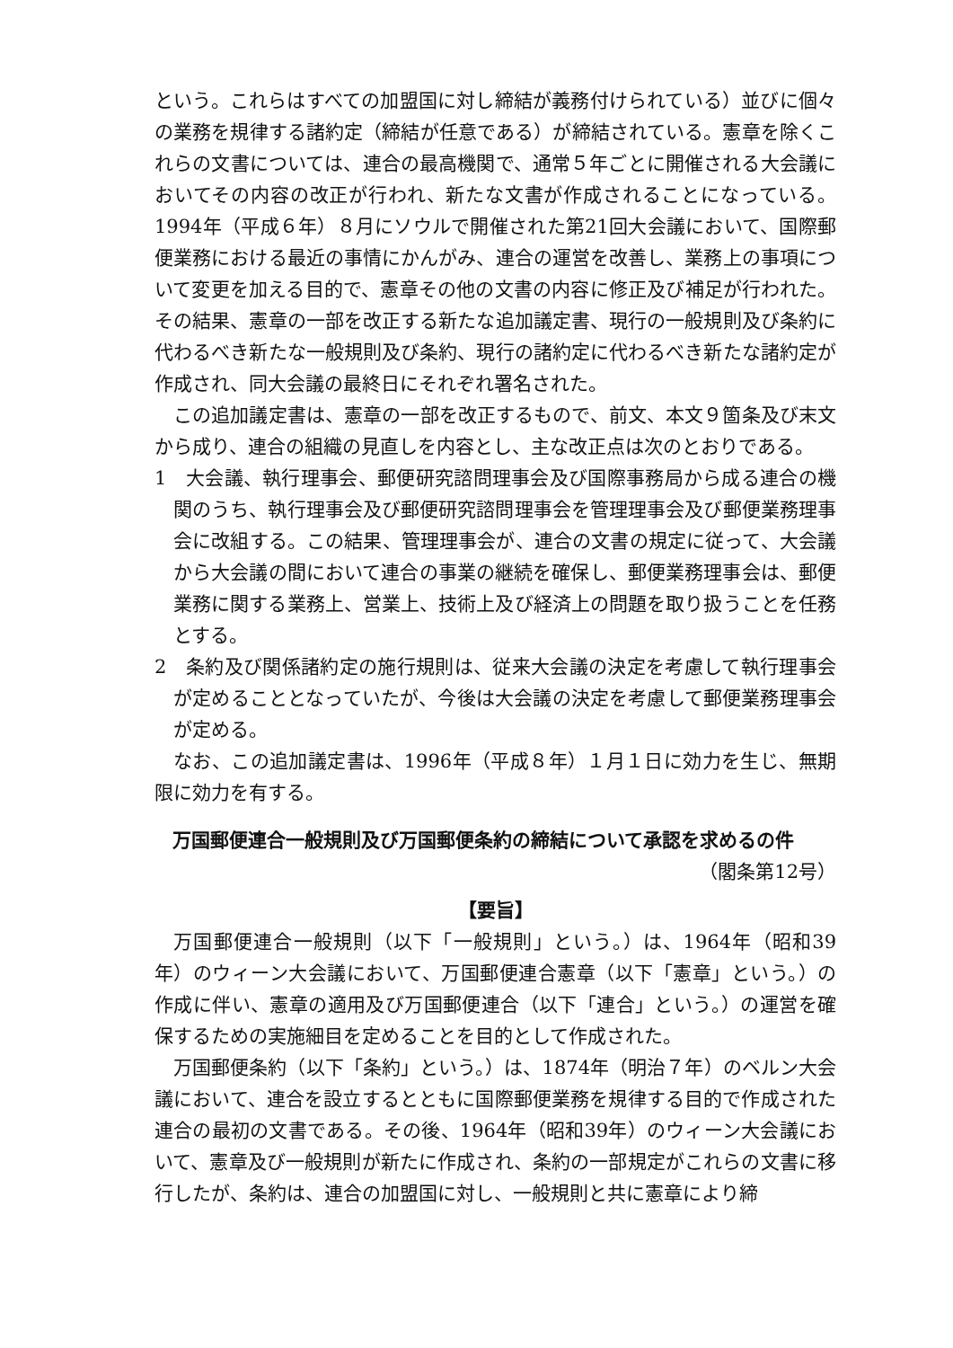という。これらはすべての加盟国に対し締結が義務付けられている）並びに個々の業務を規律する諸約定（締結が任意である）が締結されている。憲章を除くこれらの文書については、連合の最高機関で、通常５年ごとに開催される大会議においてその内容の改正が行われ、新たな文書が作成されることになっている。1994年（平成６年）８月にソウルで開催された第21回大会議において、国際郵便業務における最近の事情にかんがみ、連合の運営を改善し、業務上の事項について変更を加える目的で、憲章その他の文書の内容に修正及び補足が行われた。その結果、憲章の一部を改正する新たな追加議定書、現行の一般規則及び条約に代わるべき新たな一般規則及び条約、現行の諸約定に代わるべき新たな諸約定が作成され、同大会議の最終日にそれぞれ署名された。
この追加議定書は、憲章の一部を改正するもので、前文、本文９箇条及び末文から成り、連合の組織の見直しを内容とし、主な改正点は次のとおりである。
1　大会議、執行理事会、郵便研究諮問理事会及び国際事務局から成る連合の機関のうち、執行理事会及び郵便研究諮問理事会を管理理事会及び郵便業務理事会に改組する。この結果、管理理事会が、連合の文書の規定に従って、大会議から大会議の間において連合の事業の継続を確保し、郵便業務理事会は、郵便業務に関する業務上、営業上、技術上及び経済上の問題を取り扱うことを任務とする。
2　条約及び関係諸約定の施行規則は、従来大会議の決定を考慮して執行理事会が定めることとなっていたが、今後は大会議の決定を考慮して郵便業務理事会が定める。
なお、この追加議定書は、1996年（平成８年）１月１日に効力を生じ、無期限に効力を有する。
万国郵便連合一般規則及び万国郵便条約の締結について承認を求めるの件
（閣条第12号）
【要旨】
万国郵便連合一般規則（以下「一般規則」という。）は、1964年（昭和39年）のウィーン大会議において、万国郵便連合憲章（以下「憲章」という。）の作成に伴い、憲章の適用及び万国郵便連合（以下「連合」という。）の運営を確保するための実施細目を定めることを目的として作成された。
万国郵便条約（以下「条約」という。）は、1874年（明治７年）のベルン大会議において、連合を設立するとともに国際郵便業務を規律する目的で作成された連合の最初の文書である。その後、1964年（昭和39年）のウィーン大会議において、憲章及び一般規則が新たに作成され、条約の一部規定がこれらの文書に移行したが、条約は、連合の加盟国に対し、一般規則と共に憲章により締